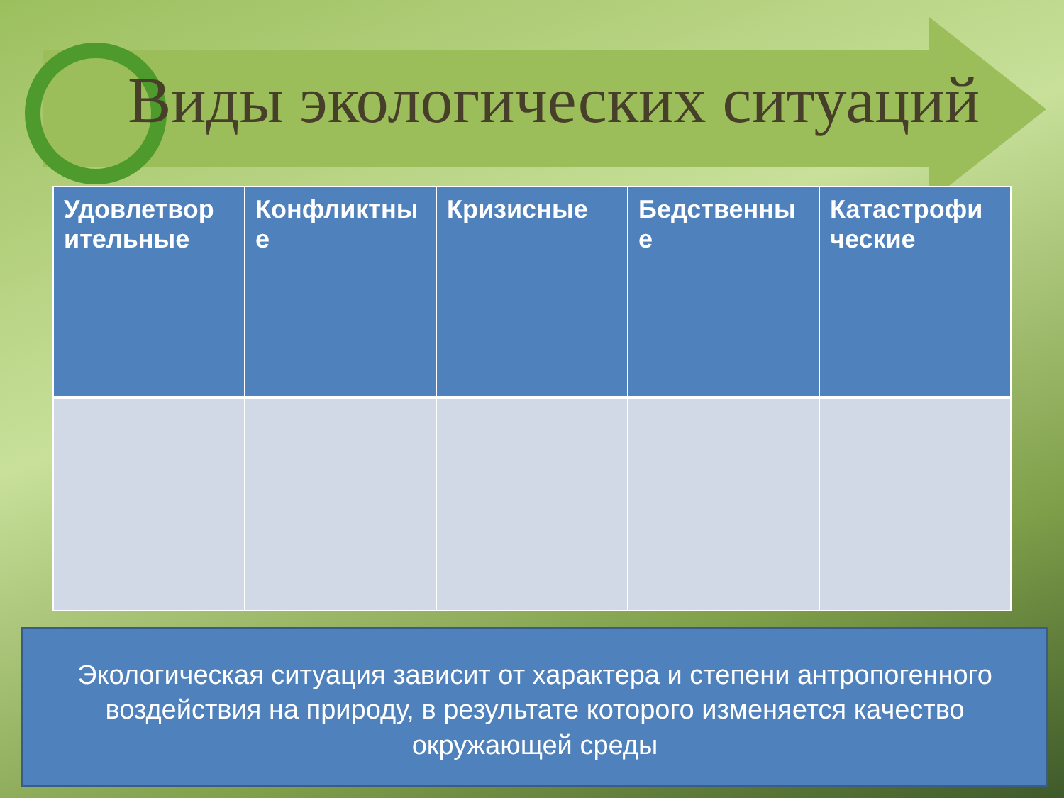Виды экологических ситуаций
| Удовлетвор ительные | Конфликтны е | Кризисные | Бедственны е | Катастрофи ческие |
| --- | --- | --- | --- | --- |
Экологическая ситуация зависит от характера и степени антропогенного воздействия на природу, в результате которого изменяется качество окружающей среды